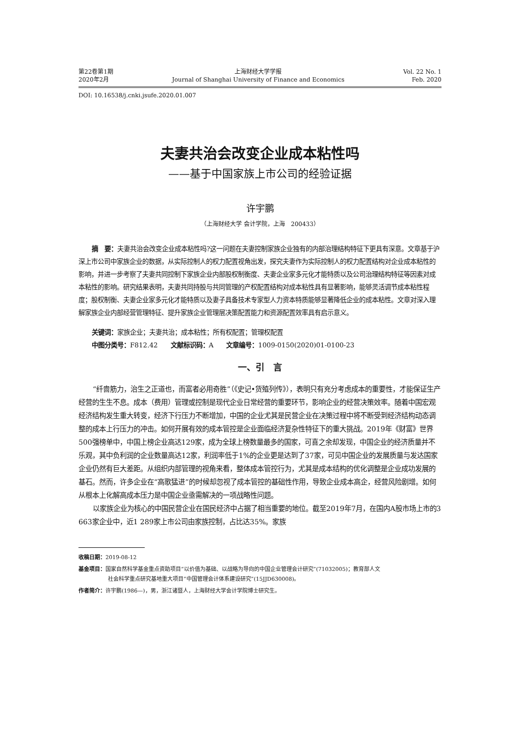第22卷第1期
2020年2月
上海财经大学学报
Journal of Shanghai University of Finance and Economics
Vol. 22 No. 1
Feb. 2020
DOI: 10.16538/j.cnki.jsufe.2020.01.007
夫妻共治会改变企业成本粘性吗
——基于中国家族上市公司的经验证据
许宇鹏
（上海财经大学 会计学院，上海　200433）
摘　要：夫妻共治会改变企业成本粘性吗?这一问题在夫妻控制家族企业独有的内部治理结构特征下更具有深意。文章基于沪深上市公司中家族企业的数据，从实际控制人的权力配置视角出发，探究夫妻作为实际控制人的权力配置结构对企业成本粘性的影响，并进一步考察了夫妻共同控制下家族企业内部股权制衡度、夫妻企业家多元化才能特质以及公司治理结构特征等因素对成本粘性的影响。研究结果表明，夫妻共同持股与共同管理的产权配置结构对成本粘性具有显著影响，能够灵活调节成本粘性程度；股权制衡、夫妻企业家多元化才能特质以及妻子具备技术专家型人力资本特质能够显著降低企业的成本粘性。文章对深入理解家族企业内部经营管理特征、提升家族企业管理层决策配置能力和资源配置效率具有启示意义。
关键词：家族企业；夫妻共治；成本粘性；所有权配置；管理权配置
中图分类号：F812.42　　文献标识码：A　　文章编号：1009-0150(2020)01-0100-23
一、引　言
“纤啬筋力，治生之正道也，而富者必用奇胜”（《史记•货殖列传》），表明只有充分考虑成本的重要性，才能保证生产经营的生生不息。成本（费用）管理或控制是现代企业日常经营的重要环节，影响企业的经营决策效率。随着中国宏观经济结构发生重大转变，经济下行压力不断增加，中国的企业尤其是民营企业在决策过程中将不断受到经济结构动态调整的成本上行压力的冲击。如何开展有效的成本管控是企业面临经济复杂性特征下的重大挑战。2019年《财富》世界500强榜单中，中国上榜企业高达129家，成为全球上榜数量最多的国家，可喜之余却发现，中国企业的经济质量并不乐观，其中负利润的企业数量高达12家，利润率低于1%的企业更是达到了37家，可见中国企业的发展质量与发达国家企业仍然有巨大差距。从组织内部管理的视角来看，整体成本管控行为，尤其是成本结构的优化调整是企业成功发展的基石。然而，许多企业在“高歌猛进”的时候却忽视了成本管控的基础性作用，导致企业成本高企，经营风险剧增。如何从根本上化解高成本压力是中国企业亟需解决的一项战略性问题。
以家族企业为核心的中国民营企业在国民经济中占据了相当重要的地位。截至2019年7月，在国内A股市场上市的3 663家企业中，近1 289家上市公司由家族控制，占比达35%。家族
收稿日期：2019-08-12
基金项目：国家自然科学基金重点资助项目“以价值为基础、以战略为导向的中国企业管理会计研究”(71032005)；教育部人文
社会科学重点研究基地重大项目“中国管理会计体系建设研究”(15JJD630008)。
作者简介：许宇鹏(1986—)，男，浙江诸暨人，上海财经大学会计学院博士研究生。